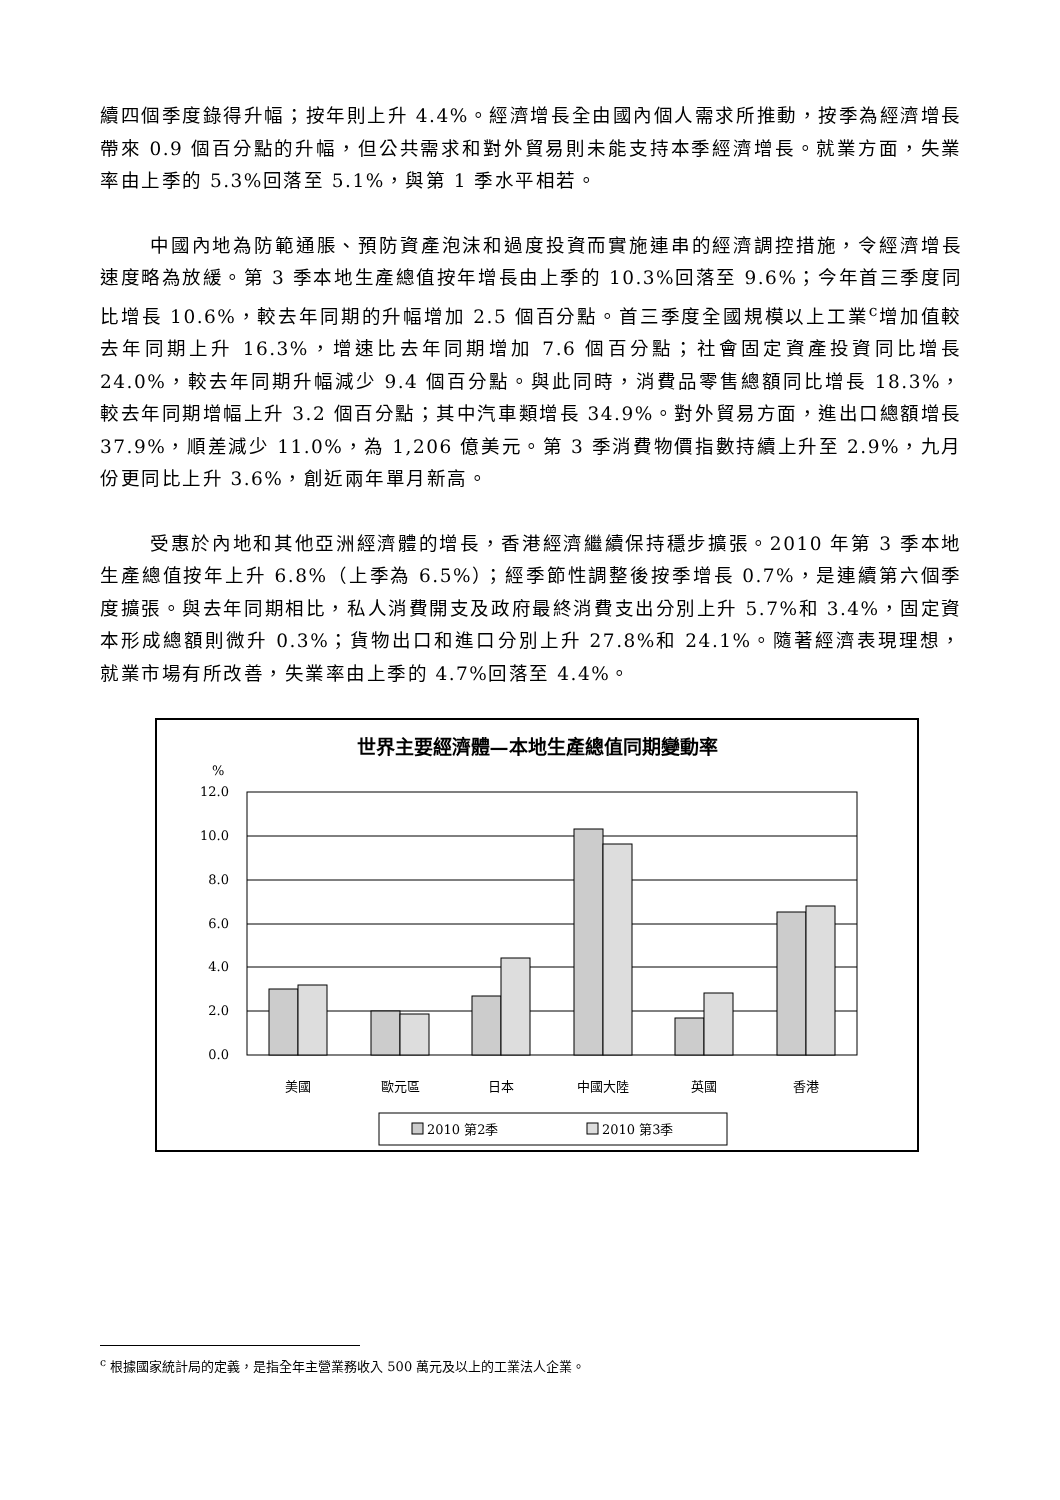續四個季度錄得升幅；按年則上升 4.4%。經濟增長全由國內個人需求所推動，按季為經濟增長帶來 0.9 個百分點的升幅，但公共需求和對外貿易則未能支持本季經濟增長。就業方面，失業率由上季的 5.3%回落至 5.1%，與第 1 季水平相若。
中國內地為防範通脹、預防資產泡沫和過度投資而實施連串的經濟調控措施，令經濟增長速度略為放緩。第 3 季本地生產總值按年增長由上季的 10.3%回落至 9.6%；今年首三季度同比增長 10.6%，較去年同期的升幅增加 2.5 個百分點。首三季度全國規模以上工業<sup>c</sup>增加值較去年同期上升 16.3%，增速比去年同期增加 7.6 個百分點；社會固定資產投資同比增長 24.0%，較去年同期升幅減少 9.4 個百分點。與此同時，消費品零售總額同比增長 18.3%，較去年同期增幅上升 3.2 個百分點；其中汽車類增長 34.9%。對外貿易方面，進出口總額增長 37.9%，順差減少 11.0%，為 1,206 億美元。第 3 季消費物價指數持續上升至 2.9%，九月份更同比上升 3.6%，創近兩年單月新高。
受惠於內地和其他亞洲經濟體的增長，香港經濟繼續保持穩步擴張。2010 年第 3 季本地生產總值按年上升 6.8%（上季為 6.5%）；經季節性調整後按季增長 0.7%，是連續第六個季度擴張。與去年同期相比，私人消費開支及政府最終消費支出分別上升 5.7%和 3.4%，固定資本形成總額則微升 0.3%；貨物出口和進口分別上升 27.8%和 24.1%。隨著經濟表現理想，就業市場有所改善，失業率由上季的 4.7%回落至 4.4%。
世界主要經濟體—本地生產總值同期變動率
%
12.0
10.0
8.0
6.0
4.0
2.0
0.0
美國
歐元區
日本
中國大陸
英國
香港
2010 第2季
2010 第3季
<sup>c</sup> 根據國家統計局的定義，是指全年主營業務收入 500 萬元及以上的工業法人企業。